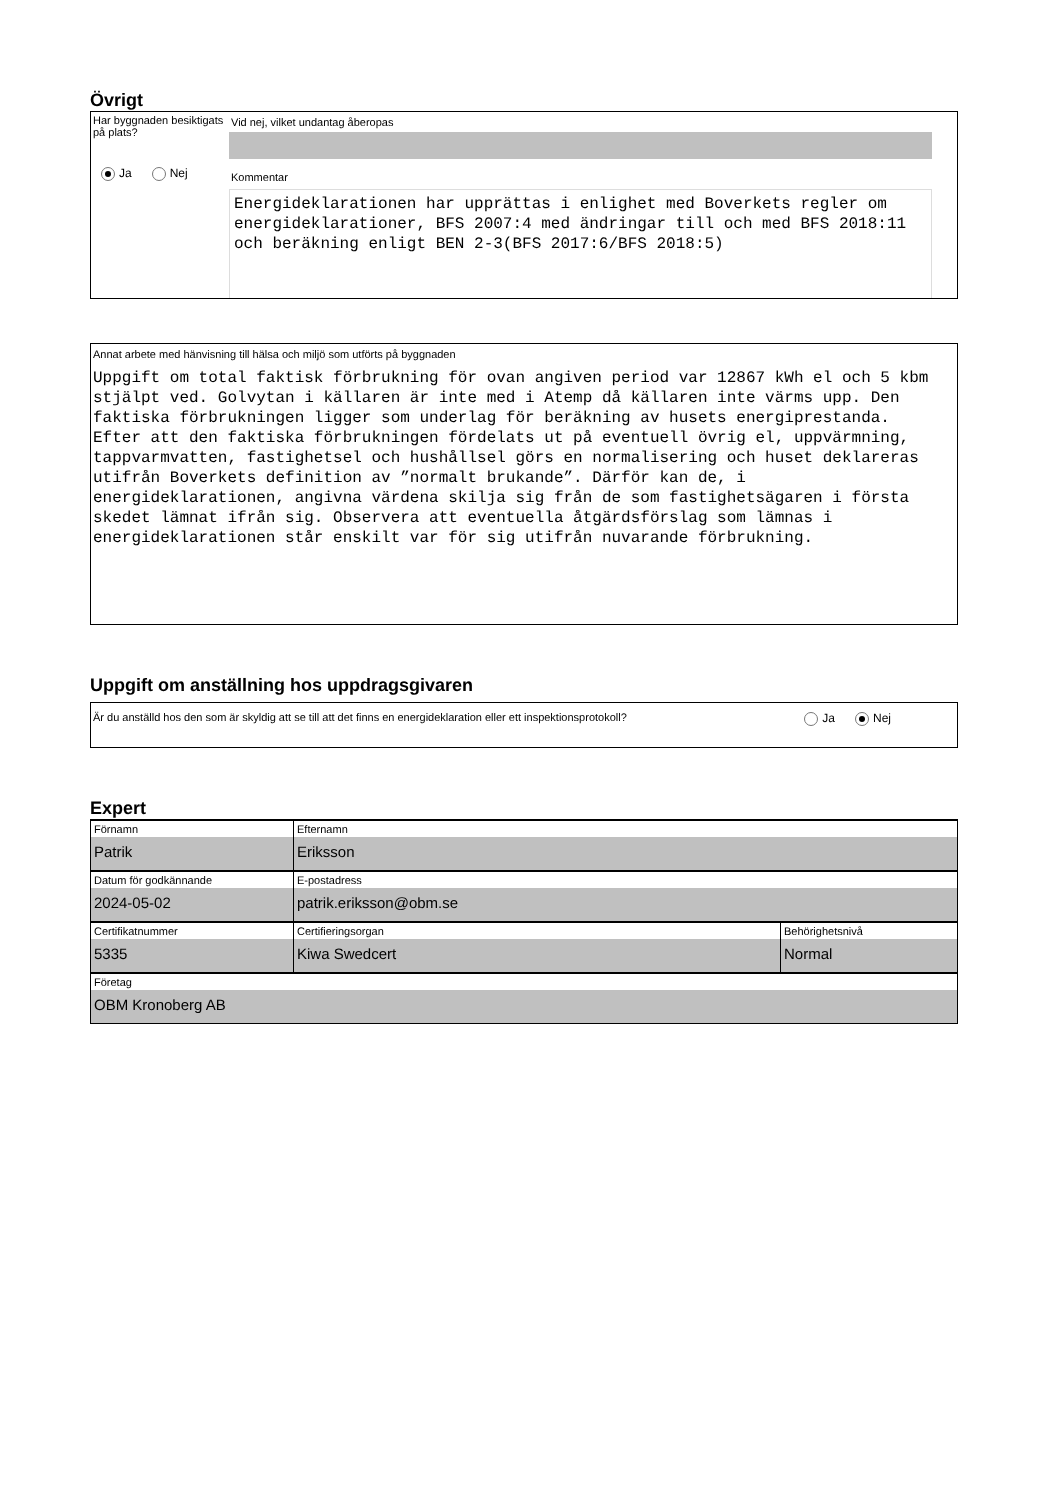Övrigt
Har byggnaden besiktigats på plats?
Ja Nej
Vid nej, vilket undantag åberopas
Kommentar
Energideklarationen har upprättas i enlighet med Boverkets regler om energideklarationer, BFS 2007:4 med ändringar till och med BFS 2018:11 och beräkning enligt BEN 2-3(BFS 2017:6/BFS 2018:5)
Annat arbete med hänvisning till hälsa och miljö som utförts på byggnaden
Uppgift om total faktisk förbrukning för ovan angiven period var 12867 kWh el och 5 kbm stjälpt ved. Golvytan i källaren är inte med i Atemp då källaren inte värms upp. Den faktiska förbrukningen ligger som underlag för beräkning av husets energiprestanda. Efter att den faktiska förbrukningen fördelats ut på eventuell övrig el, uppvärmning, tappvarmvatten, fastighetsel och hushållsel görs en normalisering och huset deklareras utifrån Boverkets definition av ”normalt brukande”. Därför kan de, i energideklarationen, angivna värdena skilja sig från de som fastighetsägaren i första skedet lämnat ifrån sig. Observera att eventuella åtgärdsförslag som lämnas i energideklarationen står enskilt var för sig utifrån nuvarande förbrukning.
Uppgift om anställning hos uppdragsgivaren
Är du anställd hos den som är skyldig att se till att det finns en energideklaration eller ett inspektionsprotokoll? Ja Nej
Expert
| Förnamn Patrik | Efternamn Eriksson | |
| Datum för godkännande 2024-05-02 | E-postadress patrik.eriksson@obm.se | |
| Certifikatnummer 5335 | Certifieringsorgan Kiwa Swedcert | Behörighetsnivå Normal |
| Företag OBM Kronoberg AB | | |